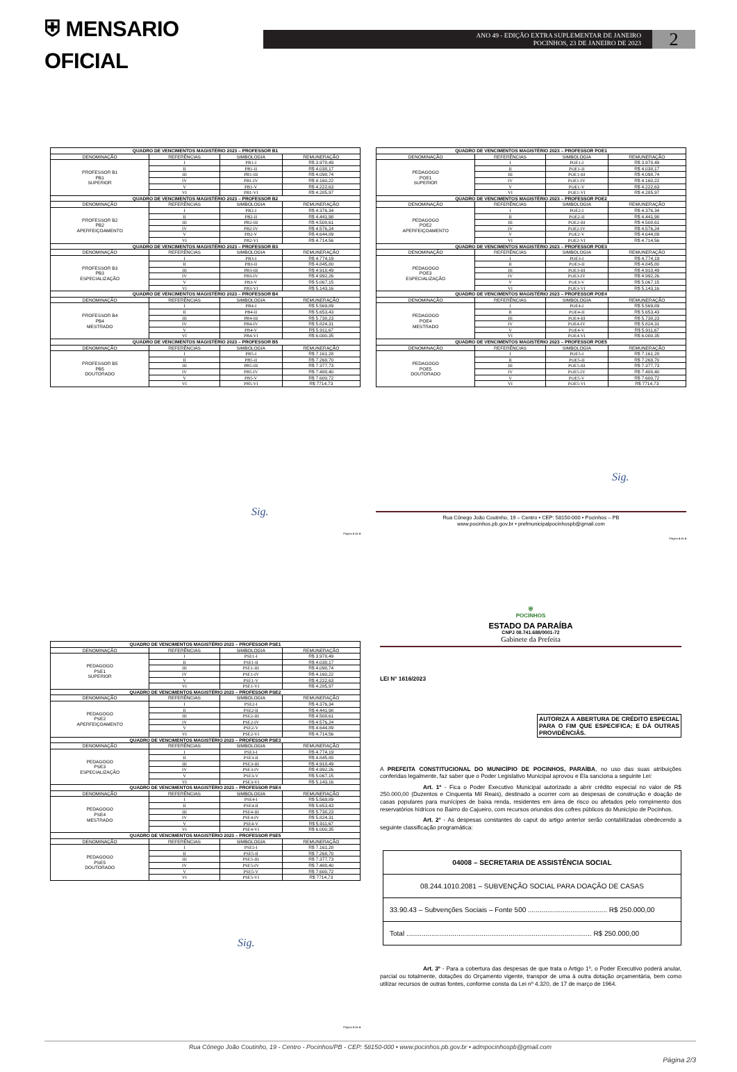⛨ MENSARIO OFICIAL
ANO 49 - EDIÇÃO EXTRA SUPLEMENTAR DE JANEIRO
POCINHOS, 23 DE JANEIRO DE 2023
2
| QUADRO DE VENCIMENTOS MAGISTÉRIO 2023 – PROFESSOR B1 | | | |
| --- | --- | --- | --- |
| DENOMINAÇÃO | REFERÊNCIAS | SIMBOLOGIA | REMUNERAÇÃO |
| PROFESSOR B1 PB1 SUPERIOR | I | PB1-I | R$ 3.978,49 |
| | II | PB1-II | R$ 4.038,17 |
| | III | PB1-III | R$ 4.098,74 |
| | IV | PB1-IV | R$ 4.160,22 |
| | V | PB1-V | R$ 4.222,63 |
| | VI | PB1-VI | R$ 4.285,97 |
| QUADRO DE VENCIMENTOS MAGISTÉRIO 2023 – PROFESSOR B2 | | | |
| DENOMINAÇÃO | REFERÊNCIAS | SIMBOLOGIA | REMUNERAÇÃO |
| PROFESSOR B2 PB2 APERFEIÇOAMENTO | I | PB2-I | R$ 4.376,34 |
| | II | PB2-II | R$ 4.441,98 |
| | III | PB2-III | R$ 4.508,61 |
| | IV | PB2-IV | R$ 4.576,24 |
| | V | PB2-V | R$ 4.644,89 |
| | VI | PB2-VI | R$ 4.714,56 |
| QUADRO DE VENCIMENTOS MAGISTÉRIO 2023 – PROFESSOR B3 | | | |
| DENOMINAÇÃO | REFERÊNCIAS | SIMBOLOGIA | REMUNERAÇÃO |
| PROFESSOR B3 PB3 ESPECIALIZAÇÃO | I | PB3-I | R$ 4.774,19 |
| | II | PB3-II | R$ 4.845,80 |
| | III | PB3-III | R$ 4.918,49 |
| | IV | PB3-IV | R$ 4.992,26 |
| | V | PB3-V | R$ 5.067,15 |
| | VI | PB3-VI | R$ 5.143,16 |
| QUADRO DE VENCIMENTOS MAGISTÉRIO 2023 – PROFESSOR B4 | | | |
| DENOMINAÇÃO | REFERÊNCIAS | SIMBOLOGIA | REMUNERAÇÃO |
| PROFESSOR B4 PB4 MESTRADO | I | PB4-I | R$ 5.569,89 |
| | II | PB4-II | R$ 5.653,43 |
| | III | PB4-III | R$ 5.738,23 |
| | IV | PB4-IV | R$ 5.824,31 |
| | V | PB4-V | R$ 5.911,67 |
| | VI | PB4-VI | R$ 6.000,35 |
| QUADRO DE VENCIMENTOS MAGISTÉRIO 2023 – PROFESSOR B5 | | | |
| DENOMINAÇÃO | REFERÊNCIAS | SIMBOLOGIA | REMUNERAÇÃO |
| PROFESSOR B5 PB5 DOUTORADO | I | PB5-I | R$ 7.161,28 |
| | II | PB5-II | R$ 7.268,70 |
| | III | PB5-III | R$ 7.377,73 |
| | IV | PB5-IV | R$ 7.488,40 |
| | V | PB5-V | R$ 7.600,72 |
| | VI | PB5-VI | R$ 7714,73 |
Sig.
Página 2 de 4
| QUADRO DE VENCIMENTOS MAGISTÉRIO 2023 – PROFESSOR POE1 | | | |
| --- | --- | --- | --- |
| DENOMINAÇÃO | REFERÊNCIAS | SIMBOLOGIA | REMUNERAÇÃO |
| PEDAGOGO POE1 SUPERIOR | I | POE1-I | R$ 3.978,49 |
| | II | POE1-II | R$ 4.038,17 |
| | III | POE1-III | R$ 4.098,74 |
| | IV | POE1-IV | R$ 4.160,22 |
| | V | POE1-V | R$ 4.222,63 |
| | VI | POE1-VI | R$ 4.285,97 |
| QUADRO DE VENCIMENTOS MAGISTÉRIO 2023 – PROFESSOR POE2 | | | |
| DENOMINAÇÃO | REFERÊNCIAS | SIMBOLOGIA | REMUNERAÇÃO |
| PEDAGOGO POE2 APERFEIÇOAMENTO | I | POE2-I | R$ 4.376,34 |
| | II | POE2-II | R$ 4.441,98 |
| | III | POE2-III | R$ 4.508,61 |
| | IV | POE2-IV | R$ 4.576,24 |
| | V | POE2-V | R$ 4.644,89 |
| | VI | POE2-VI | R$ 4.714,56 |
| QUADRO DE VENCIMENTOS MAGISTÉRIO 2023 – PROFESSOR POE3 | | | |
| DENOMINAÇÃO | REFERÊNCIAS | SIMBOLOGIA | REMUNERAÇÃO |
| PEDAGOGO POE3 ESPECIALIZAÇÃO | I | POE3-I | R$ 4.774,19 |
| | II | POE3-II | R$ 4.845,80 |
| | III | POE3-III | R$ 4.918,49 |
| | IV | POE3-IV | R$ 4.992,26 |
| | V | POE3-V | R$ 5.067,15 |
| | VI | POE3-VI | R$ 5.143,16 |
| QUADRO DE VENCIMENTOS MAGISTÉRIO 2023 – PROFESSOR POE4 | | | |
| DENOMINAÇÃO | REFERÊNCIAS | SIMBOLOGIA | REMUNERAÇÃO |
| PEDAGOGO POE4 MESTRADO | I | POE4-I | R$ 5.569,89 |
| | II | POE4-II | R$ 5.653,43 |
| | III | POE4-III | R$ 5.738,23 |
| | IV | POE4-IV | R$ 5.824,31 |
| | V | POE4-V | R$ 5.911,67 |
| | VI | POE4-VI | R$ 6.000,35 |
| QUADRO DE VENCIMENTOS MAGISTÉRIO 2023 – PROFESSOR POE5 | | | |
| DENOMINAÇÃO | REFERÊNCIAS | SIMBOLOGIA | REMUNERAÇÃO |
| PEDAGOGO POE5 DOUTORADO | I | POE5-I | R$ 7.161,28 |
| | II | POE5-II | R$ 7.268,70 |
| | III | POE5-III | R$ 7.377,73 |
| | IV | POE5-IV | R$ 7.488,40 |
| | V | POE5-V | R$ 7.600,72 |
| | VI | POE5-VI | R$ 7714,73 |
Sig.
Rua Cônego João Coutinho, 19 – Centro • CEP: 58150-000 • Pocinhos – PB
www.pocinhos.pb.gov.br • prefmunicipalpocinhospb@gmail.com
Página 4 de 4
| QUADRO DE VENCIMENTOS MAGISTÉRIO 2023 – PROFESSOR PSE1 | | | |
| --- | --- | --- | --- |
| DENOMINAÇÃO | REFERÊNCIAS | SIMBOLOGIA | REMUNERAÇÃO |
| PEDAGOGO PSE1 SUPERIOR | I | PSE1-I | R$ 3.978,49 |
| | II | PSE1-II | R$ 4.038,17 |
| | III | PSE1-III | R$ 4.098,74 |
| | IV | PSE1-IV | R$ 4.160,22 |
| | V | PSE1-V | R$ 4.222,63 |
| | VI | PSE1-VI | R$ 4.285,97 |
| QUADRO DE VENCIMENTOS MAGISTÉRIO 2023 – PROFESSOR PSE2 | | | |
| DENOMINAÇÃO | REFERÊNCIAS | SIMBOLOGIA | REMUNERAÇÃO |
| PEDAGOGO PSE2 APERFEIÇOAMENTO | I | PSE2-I | R$ 4.376,34 |
| | II | PSE2-II | R$ 4.441,98 |
| | III | PSE2-III | R$ 4.508,61 |
| | IV | PSE2-IV | R$ 4.576,24 |
| | V | PSE2-V | R$ 4.644,89 |
| | VI | PSE2-VI | R$ 4.714,56 |
| QUADRO DE VENCIMENTOS MAGISTÉRIO 2023 – PROFESSOR PSE3 | | | |
| DENOMINAÇÃO | REFERÊNCIAS | SIMBOLOGIA | REMUNERAÇÃO |
| PEDAGOGO PSE3 ESPECIALIZAÇÃO | I | PSE3-I | R$ 4.774,19 |
| | II | PSE3-II | R$ 4.845,80 |
| | III | PSE3-III | R$ 4.918,49 |
| | IV | PSE3-IV | R$ 4.992,26 |
| | V | PSE3-V | R$ 5.067,15 |
| | VI | PSE3-VI | R$ 5.143,16 |
| QUADRO DE VENCIMENTOS MAGISTÉRIO 2023 – PROFESSOR PSE4 | | | |
| DENOMINAÇÃO | REFERÊNCIAS | SIMBOLOGIA | REMUNERAÇÃO |
| PEDAGOGO PSE4 MESTRADO | I | PSE4-I | R$ 5.569,89 |
| | II | PSE4-II | R$ 5.653,43 |
| | III | PSE4-III | R$ 5.738,23 |
| | IV | PSE4-IV | R$ 5.824,31 |
| | V | PSE4-V | R$ 5.911,67 |
| | VI | PSE4-VI | R$ 6.000,35 |
| QUADRO DE VENCIMENTOS MAGISTÉRIO 2023 – PROFESSOR PSE5 | | | |
| DENOMINAÇÃO | REFERÊNCIAS | SIMBOLOGIA | REMUNERAÇÃO |
| PEDAGOGO PSE5 DOUTORADO | I | PSE5-I | R$ 7.161,28 |
| | II | PSE5-II | R$ 7.268,70 |
| | III | PSE5-III | R$ 7.377,73 |
| | IV | PSE5-IV | R$ 7.488,40 |
| | V | PSE5-V | R$ 7.600,72 |
| | VI | PSE5-VI | R$ 7714,73 |
Sig.
Página 3 de 4
⛨
POCINHOS
ESTADO DA PARAÍBA
CNPJ 08.741.688/0001-72
Gabinete da Prefeita
LEI N° 1616/2023
AUTORIZA A ABERTURA DE CRÉDITO ESPECIAL PARA O FIM QUE ESPECIFICA; E DÁ OUTRAS PROVIDÊNCIÂS.
A PREFEITA CONSTITUCIONAL DO MUNICÍPIO DE POCINHOS, PARAÍBA, no uso das suas atribuições conferidas legalmente, faz saber que o Poder Legislativo Municipal aprovou e Ela sanciona a seguinte Lei:
Art. 1º - Fica o Poder Executivo Municipal autorizado a abrir crédito especial no valor de R$ 250.000,00 (Duzentos e Cinquenta Mil Reais), destinado a ocorrer com as despesas de construção e doação de casas populares para munícipes de baixa renda, residentes em área de risco ou afetados pelo rompimento dos reservatórios hídricos no Bairro do Cajueiro, com recursos oriundos dos cofres públicos do Município de Pocinhos.
Art. 2° - As despesas constantes do caput do artigo anterior serão contabilizadas obedecendo a seguinte classificação programática:
| 04008 – SECRETARIA DE ASSISTÊNCIA SOCIAL |
| 08.244.1010.2081 – SUBVENÇÃO SOCIAL PARA DOAÇÃO DE CASAS |
| 33.90.43 – Subvenções Sociais – Fonte 500 ......................................... R$ 250.000,00 |
| Total ................................................................................................ R$ 250.000,00 |
Art. 3º - Para a cobertura das despesas de que trata o Artigo 1º, o Poder Executivo poderá anular, parcial ou totalmente, dotações do Orçamento vigente, transpor de uma à outra dotação orçamentária, bem como utilizar recursos de outras fontes, conforme consta da Lei nº 4.320, de 17 de março de 1964.
Rua Cônego João Coutinho, 19 - Centro - Pocinhos/PB - CEP: 58150-000 • www.pocinhos.pb.gov.br • admpocinhospb@gmail.com
Página 2/3